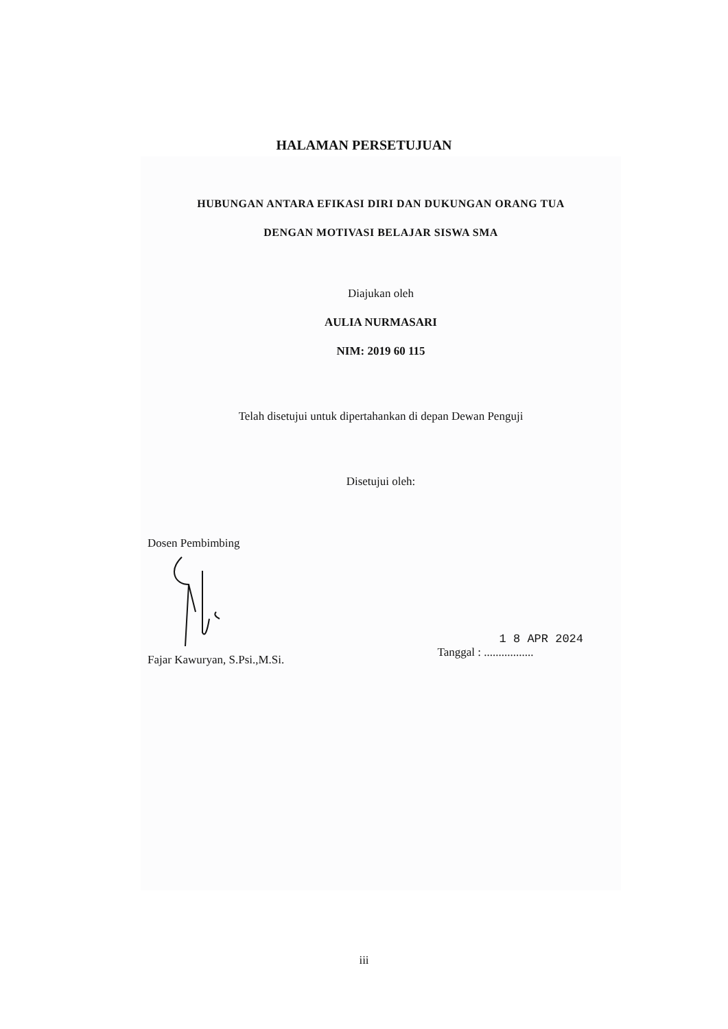HALAMAN PERSETUJUAN
HUBUNGAN ANTARA EFIKASI DIRI DAN DUKUNGAN ORANG TUA
DENGAN MOTIVASI BELAJAR SISWA SMA
Diajukan oleh
AULIA NURMASARI
NIM: 2019 60 115
Telah disetujui untuk dipertahankan di depan Dewan Penguji
Disetujui oleh:
Dosen Pembimbing
Fajar Kawuryan, S.Psi.,M.Si.
1 8 APR 2024
Tanggal : .................
iii